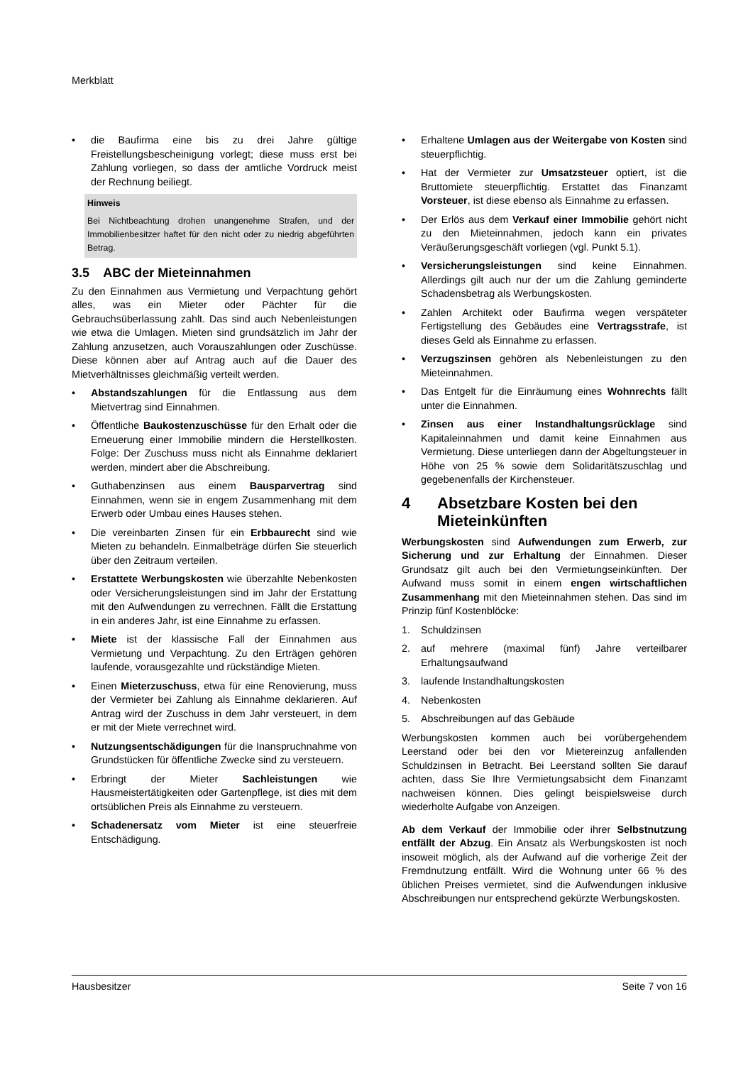Merkblatt
• die Baufirma eine bis zu drei Jahre gültige Freistellungsbescheinigung vorlegt; diese muss erst bei Zahlung vorliegen, so dass der amtliche Vordruck meist der Rechnung beiliegt.
Hinweis
Bei Nichtbeachtung drohen unangenehme Strafen, und der Immobilienbesitzer haftet für den nicht oder zu niedrig abgeführten Betrag.
3.5 ABC der Mieteinnahmen
Zu den Einnahmen aus Vermietung und Verpachtung gehört alles, was ein Mieter oder Pächter für die Gebrauchsüberlassung zahlt. Das sind auch Nebenleistungen wie etwa die Umlagen. Mieten sind grundsätzlich im Jahr der Zahlung anzusetzen, auch Vorauszahlungen oder Zuschüsse. Diese können aber auf Antrag auch auf die Dauer des Mietverhältnisses gleichmäßig verteilt werden.
• Abstandszahlungen für die Entlassung aus dem Mietvertrag sind Einnahmen.
• Öffentliche Baukostenzuschüsse für den Erhalt oder die Erneuerung einer Immobilie mindern die Herstellkosten. Folge: Der Zuschuss muss nicht als Einnahme deklariert werden, mindert aber die Abschreibung.
• Guthabenzinsen aus einem Bausparvertrag sind Einnahmen, wenn sie in engem Zusammenhang mit dem Erwerb oder Umbau eines Hauses stehen.
• Die vereinbarten Zinsen für ein Erbbaurecht sind wie Mieten zu behandeln. Einmalbeträge dürfen Sie steuerlich über den Zeitraum verteilen.
• Erstattete Werbungskosten wie überzahlte Nebenkosten oder Versicherungsleistungen sind im Jahr der Erstattung mit den Aufwendungen zu verrechnen. Fällt die Erstattung in ein anderes Jahr, ist eine Einnahme zu erfassen.
• Miete ist der klassische Fall der Einnahmen aus Vermietung und Verpachtung. Zu den Erträgen gehören laufende, vorausgezahlte und rückständige Mieten.
• Einen Mieterzuschuss, etwa für eine Renovierung, muss der Vermieter bei Zahlung als Einnahme deklarieren. Auf Antrag wird der Zuschuss in dem Jahr versteuert, in dem er mit der Miete verrechnet wird.
• Nutzungsentschädigungen für die Inanspruchnahme von Grundstücken für öffentliche Zwecke sind zu versteuern.
• Erbringt der Mieter Sachleistungen wie Hausmeistertätigkeiten oder Gartenpflege, ist dies mit dem ortsüblichen Preis als Einnahme zu versteuern.
• Schadenersatz vom Mieter ist eine steuerfreie Entschädigung.
• Erhaltene Umlagen aus der Weitergabe von Kosten sind steuerpflichtig.
• Hat der Vermieter zur Umsatzsteuer optiert, ist die Bruttomiete steuerpflichtig. Erstattet das Finanzamt Vorsteuer, ist diese ebenso als Einnahme zu erfassen.
• Der Erlös aus dem Verkauf einer Immobilie gehört nicht zu den Mieteinnahmen, jedoch kann ein privates Veräußerungsgeschäft vorliegen (vgl. Punkt 5.1).
• Versicherungsleistungen sind keine Einnahmen. Allerdings gilt auch nur der um die Zahlung geminderte Schadensbetrag als Werbungskosten.
• Zahlen Architekt oder Baufirma wegen verspäteter Fertigstellung des Gebäudes eine Vertragsstrafe, ist dieses Geld als Einnahme zu erfassen.
• Verzugszinsen gehören als Nebenleistungen zu den Mieteinnahmen.
• Das Entgelt für die Einräumung eines Wohnrechts fällt unter die Einnahmen.
• Zinsen aus einer Instandhaltungsrücklage sind Kapitaleinnahmen und damit keine Einnahmen aus Vermietung. Diese unterliegen dann der Abgeltungsteuer in Höhe von 25 % sowie dem Solidaritätszuschlag und gegebenenfalls der Kirchensteuer.
4 Absetzbare Kosten bei den Mieteinkünften
Werbungskosten sind Aufwendungen zum Erwerb, zur Sicherung und zur Erhaltung der Einnahmen. Dieser Grundsatz gilt auch bei den Vermietungseinkünften. Der Aufwand muss somit in einem engen wirtschaftlichen Zusammenhang mit den Mieteinnahmen stehen. Das sind im Prinzip fünf Kostenblöcke:
1. Schuldzinsen
2. auf mehrere (maximal fünf) Jahre verteilbarer Erhaltungsaufwand
3. laufende Instandhaltungskosten
4. Nebenkosten
5. Abschreibungen auf das Gebäude
Werbungskosten kommen auch bei vorübergehendem Leerstand oder bei den vor Mietereinzug anfallenden Schuldzinsen in Betracht. Bei Leerstand sollten Sie darauf achten, dass Sie Ihre Vermietungsabsicht dem Finanzamt nachweisen können. Dies gelingt beispielsweise durch wiederholte Aufgabe von Anzeigen.
Ab dem Verkauf der Immobilie oder ihrer Selbstnutzung entfällt der Abzug. Ein Ansatz als Werbungskosten ist noch insoweit möglich, als der Aufwand auf die vorherige Zeit der Fremdnutzung entfällt. Wird die Wohnung unter 66 % des üblichen Preises vermietet, sind die Aufwendungen inklusive Abschreibungen nur entsprechend gekürzte Werbungskosten.
Hausbesitzer Seite 7 von 16